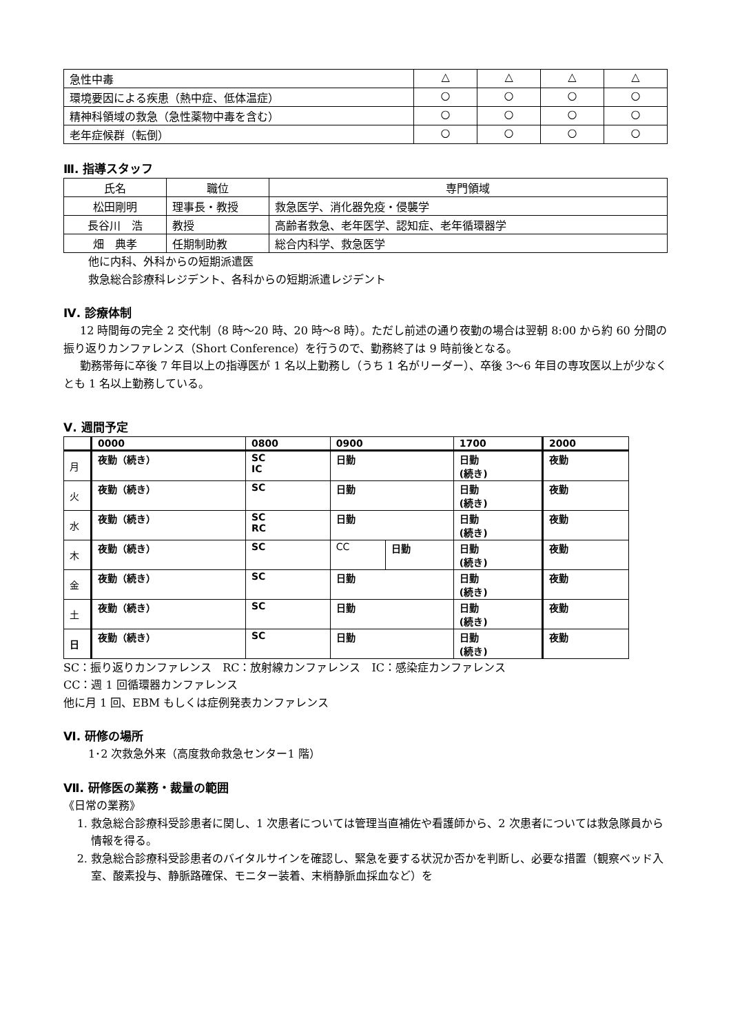| 急性中毒 | △ | △ | △ | △ |
| 環境要因による疾患（熱中症、低体温症） | ○ | ○ | ○ | ○ |
| 精神科領域の救急（急性薬物中毒を含む） | ○ | ○ | ○ | ○ |
| 老年症候群（転倒） | ○ | ○ | ○ | ○ |
Ⅲ. 指導スタッフ
| 氏名 | 職位 | 専門領域 |
| --- | --- | --- |
| 松田剛明 | 理事長・教授 | 救急医学、消化器免疫・侵襲学 |
| 長谷川 浩 | 教授 | 高齢者救急、老年医学、認知症、老年循環器学 |
| 畑 典孝 | 任期制助教 | 総合内科学、救急医学 |
他に内科、外科からの短期派遣医
救急総合診療科レジデント、各科からの短期派遣レジデント
Ⅳ. 診療体制
12 時間毎の完全 2 交代制（8 時～20 時、20 時～8 時）。ただし前述の通り夜勤の場合は翌朝 8:00 から約 60 分間の振り返りカンファレンス（Short Conference）を行うので、勤務終了は 9 時前後となる。
勤務帯毎に卒後 7 年目以上の指導医が 1 名以上勤務し（うち 1 名がリーダー）、卒後 3～6 年目の専攻医以上が少なくとも 1 名以上勤務している。
Ⅴ. 週間予定
| | 0000 | 0800 | 0900 | | 1700 | 2000 |
| 月 | 夜勤（続き） | SC IC | 日勤 | | 日勤 (続き) | 夜勤 |
| 火 | 夜勤（続き） | SC | 日勤 | | 日勤 (続き) | 夜勤 |
| 水 | 夜勤（続き） | SC RC | 日勤 | | 日勤 (続き) | 夜勤 |
| 木 | 夜勤（続き） | SC | CC | 日勤 | 日勤 (続き) | 夜勤 |
| 金 | 夜勤（続き） | SC | 日勤 | | 日勤 (続き) | 夜勤 |
| 土 | 夜勤（続き） | SC | 日勤 | | 日勤 (続き) | 夜勤 |
| 日 | 夜勤（続き） | SC | 日勤 | | 日勤 (続き) | 夜勤 |
SC：振り返りカンファレンス　RC：放射線カンファレンス　IC：感染症カンファレンス
CC：週 1 回循環器カンファレンス
他に月 1 回、EBM もしくは症例発表カンファレンス
Ⅵ. 研修の場所
1･2 次救急外来（高度救命救急センター1 階）
Ⅶ. 研修医の業務・裁量の範囲
《日常の業務》
1. 救急総合診療科受診患者に関し、1 次患者については管理当直補佐や看護師から、2 次患者については救急隊員から情報を得る。
2. 救急総合診療科受診患者のバイタルサインを確認し、緊急を要する状況か否かを判断し、必要な措置（観察ベッド入室、酸素投与、静脈路確保、モニター装着、末梢静脈血採血など）を